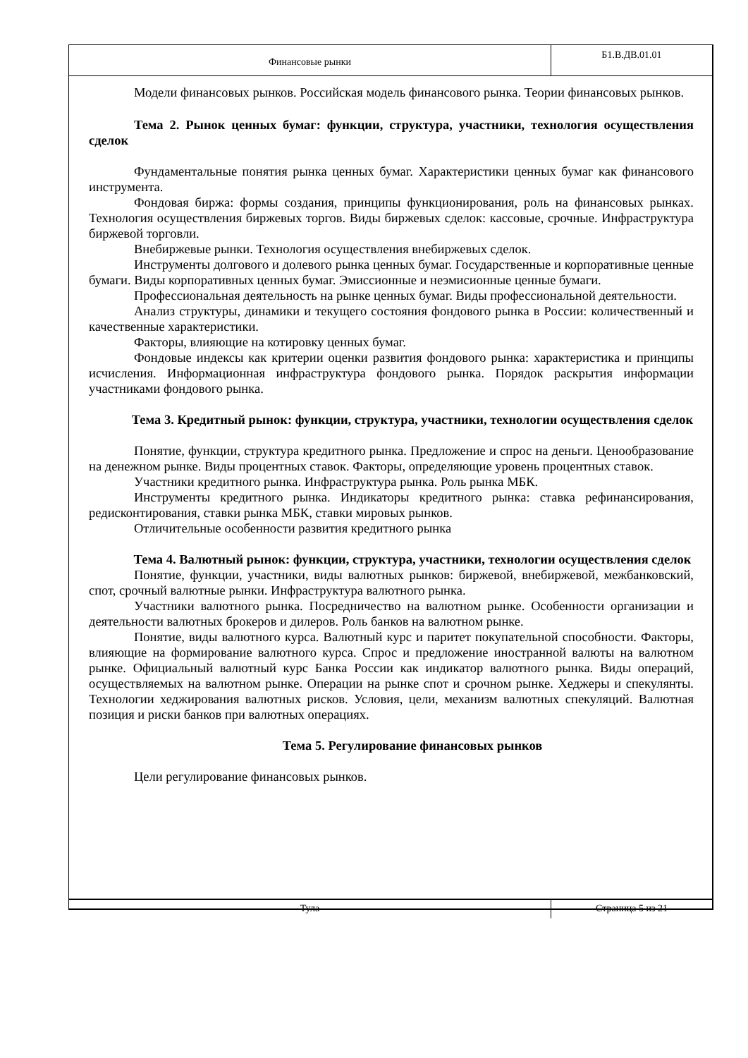Финансовые рынки
Б1.В.ДВ.01.01
Модели финансовых рынков. Российская модель финансового рынка. Теории финансовых рынков.
Тема 2. Рынок ценных бумаг: функции, структура, участники, технология осуществления сделок
Фундаментальные понятия рынка ценных бумаг. Характеристики ценных бумаг как финансового инструмента.
Фондовая биржа: формы создания, принципы функционирования, роль на финансовых рынках. Технология осуществления биржевых торгов. Виды биржевых сделок: кассовые, срочные. Инфраструктура биржевой торговли.
Внебиржевые рынки. Технология осуществления внебиржевых сделок.
Инструменты долгового и долевого рынка ценных бумаг. Государственные и корпоративные ценные бумаги. Виды корпоративных ценных бумаг. Эмиссионные и неэмисионные ценные бумаги.
Профессиональная деятельность на рынке ценных бумаг. Виды профессиональной деятельности.
Анализ структуры, динамики и текущего состояния фондового рынка в России: количественный и качественные характеристики.
Факторы, влияющие на котировку ценных бумаг.
Фондовые индексы как критерии оценки развития фондового рынка: характеристика и принципы исчисления. Информационная инфраструктура фондового рынка. Порядок раскрытия информации участниками фондового рынка.
Тема 3. Кредитный рынок: функции, структура, участники, технологии осуществления сделок
Понятие, функции, структура кредитного рынка. Предложение и спрос на деньги. Ценообразование на денежном рынке. Виды процентных ставок. Факторы, определяющие уровень процентных ставок.
Участники кредитного рынка. Инфраструктура рынка. Роль рынка МБК.
Инструменты кредитного рынка. Индикаторы кредитного рынка: ставка рефинансирования, редисконтирования, ставки рынка МБК, ставки мировых рынков.
Отличительные особенности развития кредитного рынка
Тема 4. Валютный рынок: функции, структура, участники, технологии осуществления сделок
Понятие, функции, участники, виды валютных рынков: биржевой, внебиржевой, межбанковский, спот, срочный валютные рынки. Инфраструктура валютного рынка.
Участники валютного рынка. Посредничество на валютном рынке. Особенности организации и деятельности валютных брокеров и дилеров. Роль банков на валютном рынке.
Понятие, виды валютного курса. Валютный курс и паритет покупательной способности. Факторы, влияющие на формирование валютного курса. Спрос и предложение иностранной валюты на валютном рынке. Официальный валютный курс Банка России как индикатор валютного рынка. Виды операций, осуществляемых на валютном рынке. Операции на рынке спот и срочном рынке. Хеджеры и спекулянты. Технологии хеджирования валютных рисков. Условия, цели, механизм валютных спекуляций. Валютная позиция и риски банков при валютных операциях.
Тема 5. Регулирование финансовых рынков
Цели регулирование финансовых рынков.
Тула Страница 5 из 21